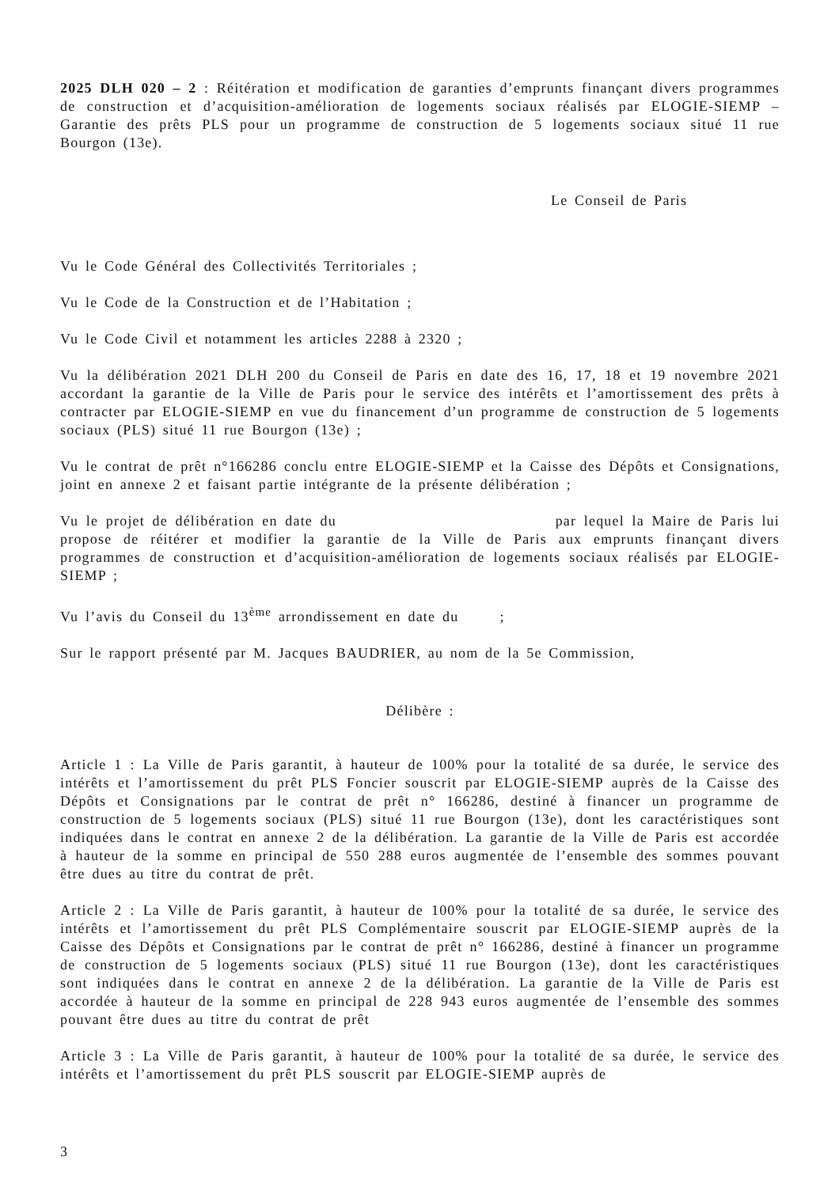2025 DLH 020 – 2 : Réitération et modification de garanties d’emprunts finançant divers programmes de construction et d’acquisition-amélioration de logements sociaux réalisés par ELOGIE-SIEMP – Garantie des prêts PLS pour un programme de construction de 5 logements sociaux situé 11 rue Bourgon (13e).
Le Conseil de Paris
Vu le Code Général des Collectivités Territoriales ;
Vu le Code de la Construction et de l’Habitation ;
Vu le Code Civil et notamment les articles 2288 à 2320 ;
Vu la délibération 2021 DLH 200 du Conseil de Paris en date des 16, 17, 18 et 19 novembre 2021 accordant la garantie de la Ville de Paris pour le service des intérêts et l’amortissement des prêts à contracter par ELOGIE-SIEMP en vue du financement d’un programme de construction de 5 logements sociaux (PLS) situé 11 rue Bourgon (13e) ;
Vu le contrat de prêt n°166286 conclu entre ELOGIE-SIEMP et la Caisse des Dépôts et Consignations, joint en annexe 2 et faisant partie intégrante de la présente délibération ;
Vu le projet de délibération en date du par lequel la Maire de Paris lui propose de réitérer et modifier la garantie de la Ville de Paris aux emprunts finançant divers programmes de construction et d’acquisition-amélioration de logements sociaux réalisés par ELOGIE-SIEMP ;
Vu l’avis du Conseil du 13<sup>ème</sup> arrondissement en date du ;
Sur le rapport présenté par M. Jacques BAUDRIER, au nom de la 5e Commission,
Délibère :
Article 1 : La Ville de Paris garantit, à hauteur de 100% pour la totalité de sa durée, le service des intérêts et l’amortissement du prêt PLS Foncier souscrit par ELOGIE-SIEMP auprès de la Caisse des Dépôts et Consignations par le contrat de prêt n° 166286, destiné à financer un programme de construction de 5 logements sociaux (PLS) situé 11 rue Bourgon (13e), dont les caractéristiques sont indiquées dans le contrat en annexe 2 de la délibération. La garantie de la Ville de Paris est accordée à hauteur de la somme en principal de 550 288 euros augmentée de l’ensemble des sommes pouvant être dues au titre du contrat de prêt.
Article 2 : La Ville de Paris garantit, à hauteur de 100% pour la totalité de sa durée, le service des intérêts et l’amortissement du prêt PLS Complémentaire souscrit par ELOGIE-SIEMP auprès de la Caisse des Dépôts et Consignations par le contrat de prêt n° 166286, destiné à financer un programme de construction de 5 logements sociaux (PLS) situé 11 rue Bourgon (13e), dont les caractéristiques sont indiquées dans le contrat en annexe 2 de la délibération. La garantie de la Ville de Paris est accordée à hauteur de la somme en principal de 228 943 euros augmentée de l’ensemble des sommes pouvant être dues au titre du contrat de prêt
Article 3 : La Ville de Paris garantit, à hauteur de 100% pour la totalité de sa durée, le service des intérêts et l’amortissement du prêt PLS souscrit par ELOGIE-SIEMP auprès de
3